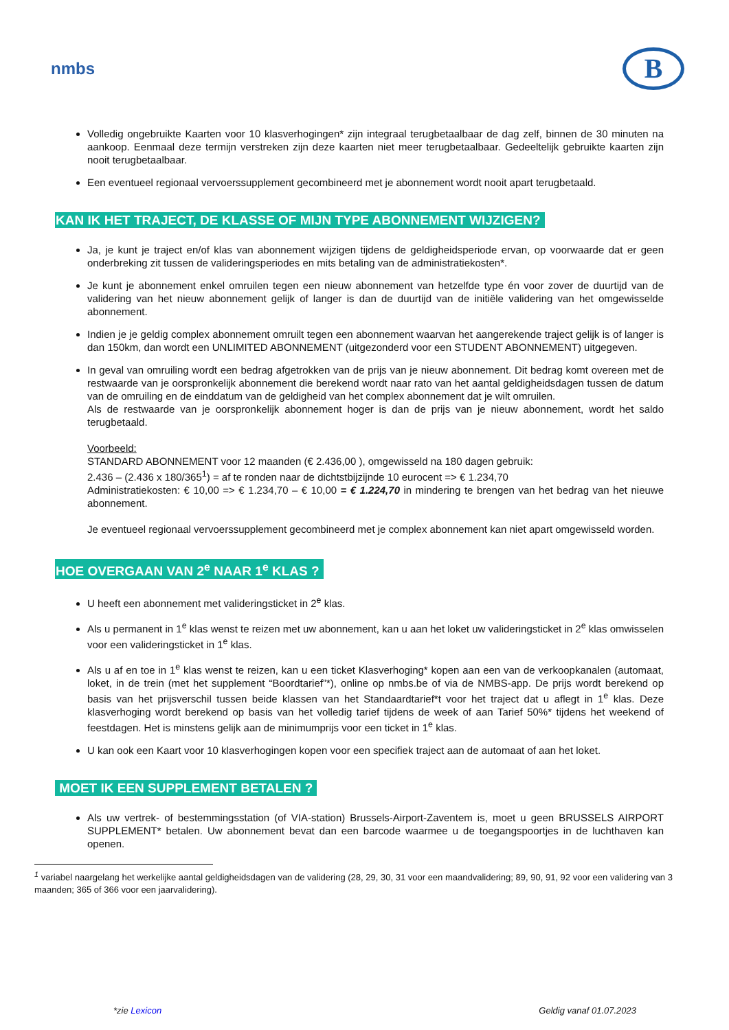nmbs
B
Volledig ongebruikte Kaarten voor 10 klasverhogingen* zijn integraal terugbetaalbaar de dag zelf, binnen de 30 minuten na aankoop. Eenmaal deze termijn verstreken zijn deze kaarten niet meer terugbetaalbaar. Gedeeltelijk gebruikte kaarten zijn nooit terugbetaalbaar.
Een eventueel regionaal vervoerssupplement gecombineerd met je abonnement wordt nooit apart terugbetaald.
KAN IK HET TRAJECT, DE KLASSE OF MIJN TYPE ABONNEMENT WIJZIGEN?
Ja, je kunt je traject en/of klas van abonnement wijzigen tijdens de geldigheidsperiode ervan, op voorwaarde dat er geen onderbreking zit tussen de valideringsperiodes en mits betaling van de administratiekosten*.
Je kunt je abonnement enkel omruilen tegen een nieuw abonnement van hetzelfde type én voor zover de duurtijd van de validering van het nieuw abonnement gelijk of langer is dan de duurtijd van de initiële validering van het omgewisselde abonnement.
Indien je je geldig complex abonnement omruilt tegen een abonnement waarvan het aangerekende traject gelijk is of langer is dan 150km, dan wordt een UNLIMITED ABONNEMENT (uitgezonderd voor een STUDENT ABONNEMENT) uitgegeven.
In geval van omruiling wordt een bedrag afgetrokken van de prijs van je nieuw abonnement. Dit bedrag komt overeen met de restwaarde van je oorspronkelijk abonnement die berekend wordt naar rato van het aantal geldigheidsdagen tussen de datum van de omruiling en de einddatum van de geldigheid van het complex abonnement dat je wilt omruilen.
Als de restwaarde van je oorspronkelijk abonnement hoger is dan de prijs van je nieuw abonnement, wordt het saldo terugbetaald.
Voorbeeld:
STANDARD ABONNEMENT voor 12 maanden (€ 2.436,00 ), omgewisseld na 180 dagen gebruik:
2.436 – (2.436 x 180/365<sup>1</sup>) = af te ronden naar de dichtstbijzijnde 10 eurocent => € 1.234,70
Administratiekosten: € 10,00 => € 1.234,70 – € 10,00 = € 1.224,70 in mindering te brengen van het bedrag van het nieuwe abonnement.
Je eventueel regionaal vervoerssupplement gecombineerd met je complex abonnement kan niet apart omgewisseld worden.
HOE OVERGAAN VAN 2<sup>e</sup> NAAR 1<sup>e</sup> KLAS ?
U heeft een abonnement met valideringsticket in 2<sup>e</sup> klas.
Als u permanent in 1<sup>e</sup> klas wenst te reizen met uw abonnement, kan u aan het loket uw valideringsticket in 2<sup>e</sup> klas omwisselen voor een valideringsticket in 1<sup>e</sup> klas.
Als u af en toe in 1<sup>e</sup> klas wenst te reizen, kan u een ticket Klasverhoging* kopen aan een van de verkoopkanalen (automaat, loket, in de trein (met het supplement “Boordtarief”*), online op nmbs.be of via de NMBS-app. De prijs wordt berekend op basis van het prijsverschil tussen beide klassen van het Standaardtarief*t voor het traject dat u aflegt in 1<sup>e</sup> klas. Deze klasverhoging wordt berekend op basis van het volledig tarief tijdens de week of aan Tarief 50%* tijdens het weekend of feestdagen. Het is minstens gelijk aan de minimumprijs voor een ticket in 1<sup>e</sup> klas.
U kan ook een Kaart voor 10 klasverhogingen kopen voor een specifiek traject aan de automaat of aan het loket.
MOET IK EEN SUPPLEMENT BETALEN ?
Als uw vertrek- of bestemmingsstation (of VIA-station) Brussels-Airport-Zaventem is, moet u geen BRUSSELS AIRPORT SUPPLEMENT* betalen. Uw abonnement bevat dan een barcode waarmee u de toegangspoortjes in de luchthaven kan openen.
<sup>1</sup> variabel naargelang het werkelijke aantal geldigheidsdagen van de validering (28, 29, 30, 31 voor een maandvalidering; 89, 90, 91, 92 voor een validering van 3 maanden; 365 of 366 voor een jaarvalidering).
*zie Lexicon Geldig vanaf 01.07.2023